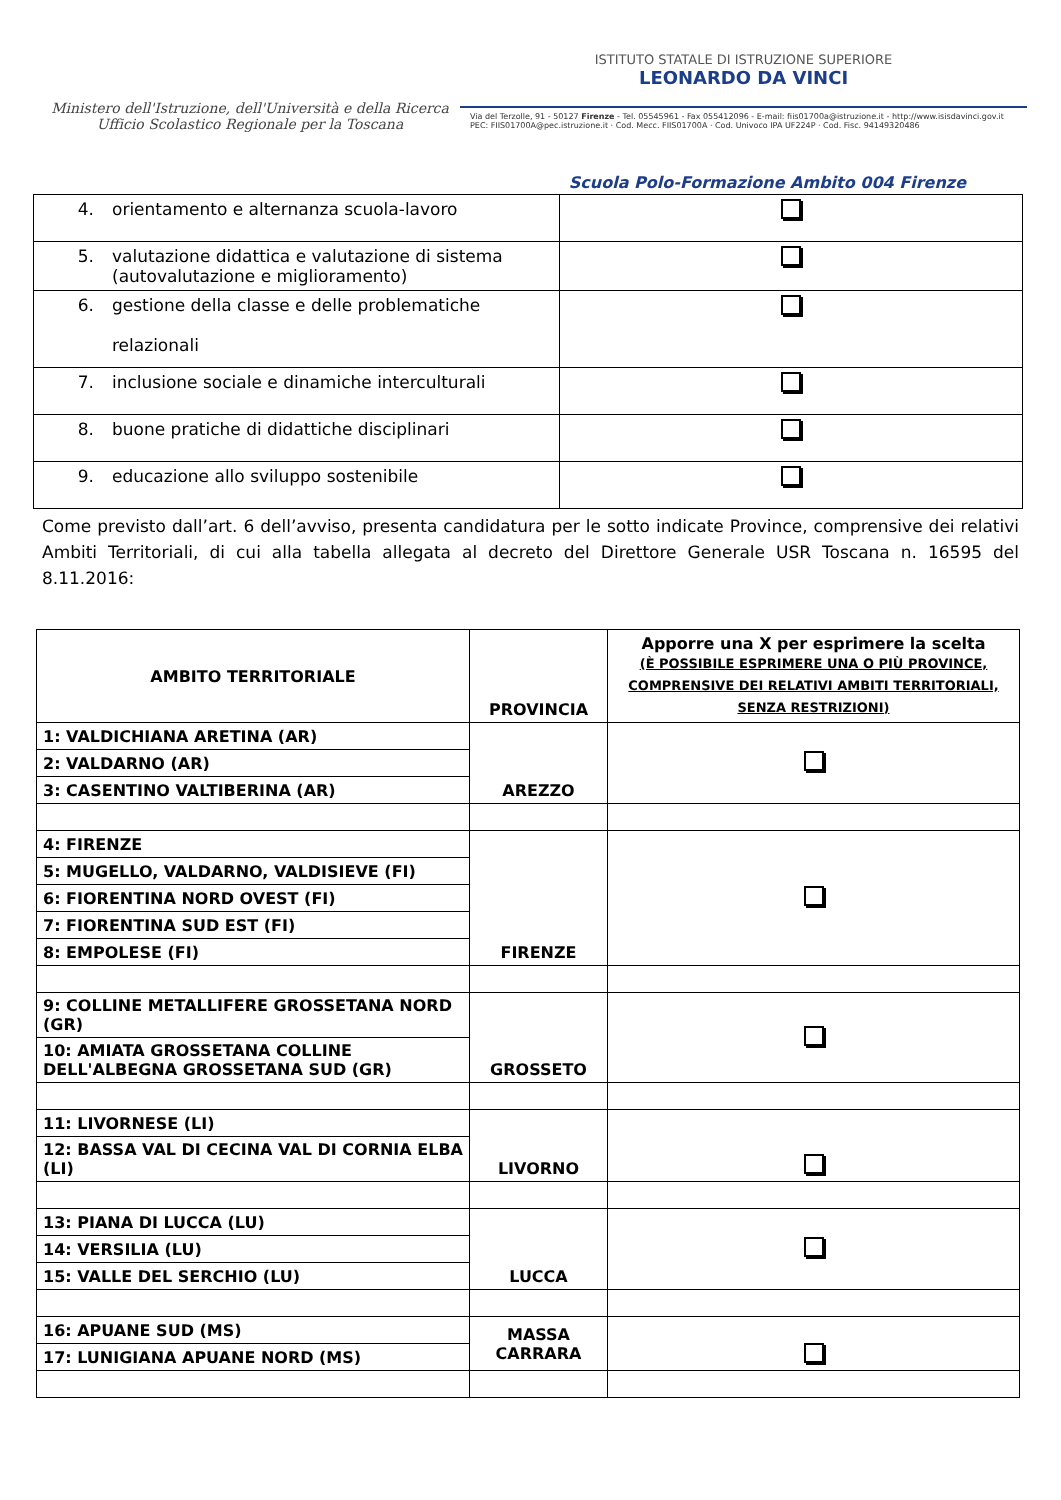Ministero dell'Istruzione, dell'Università e della Ricerca
Ufficio Scolastico Regionale per la Toscana
ISTITUTO STATALE DI ISTRUZIONE SUPERIORE
LEONARDO DA VINCI
Via del Terzolle, 91 - 50127 Firenze - Tel. 05545961 - Fax 055412096 - E-mail: fiis01700a@istruzione.it - http://www.isisdavinci.gov.it
PEC: FIIS01700A@pec.istruzione.it · Cod. Mecc. FIIS01700A · Cod. Univoco IPA UF224P · Cod. Fisc. 94149320486
Scuola Polo-Formazione Ambito 004 Firenze
| 4. orientamento e alternanza scuola-lavoro | |
| 5. valutazione didattica e valutazione di sistema 5. (autovalutazione e miglioramento) | |
| 6. gestione della classe e delle problematiche 6. relazionali | |
| 7. inclusione sociale e dinamiche interculturali | |
| 8. buone pratiche di didattiche disciplinari | |
| 9. educazione allo sviluppo sostenibile | |
Come previsto dall’art. 6 dell’avviso, presenta candidatura per le sotto indicate Province, comprensive dei relativi Ambiti Territoriali, di cui alla tabella allegata al decreto del Direttore Generale USR Toscana n. 16595 del 8.11.2016:
| AMBITO TERRITORIALE | PROVINCIA | Apporre una X per esprimere la scelta (È POSSIBILE ESPRIMERE UNA O PIÙ PROVINCE, COMPRENSIVE DEI RELATIVI AMBITI TERRITORIALI, SENZA RESTRIZIONI) |
| 1: VALDICHIANA ARETINA (AR) | AREZZO | |
| 2: VALDARNO (AR) | | |
| 3: CASENTINO VALTIBERINA (AR) | | |
| 4: FIRENZE | FIRENZE | |
| 5: MUGELLO, VALDARNO, VALDISIEVE (FI) | | |
| 6: FIORENTINA NORD OVEST (FI) | | |
| 7: FIORENTINA SUD EST (FI) | | |
| 8: EMPOLESE (FI) | | |
| 9: COLLINE METALLIFERE GROSSETANA NORD (GR) | GROSSETO | |
| 10: AMIATA GROSSETANA COLLINE DELL'ALBEGNA GROSSETANA SUD (GR) | | |
| 11: LIVORNESE (LI) | LIVORNO | |
| 12: BASSA VAL DI CECINA VAL DI CORNIA ELBA (LI) | | |
| 13: PIANA DI LUCCA (LU) | LUCCA | |
| 14: VERSILIA (LU) | | |
| 15: VALLE DEL SERCHIO (LU) | | |
| 16: APUANE SUD (MS) | MASSA CARRARA | |
| 17: LUNIGIANA APUANE NORD (MS) | | |